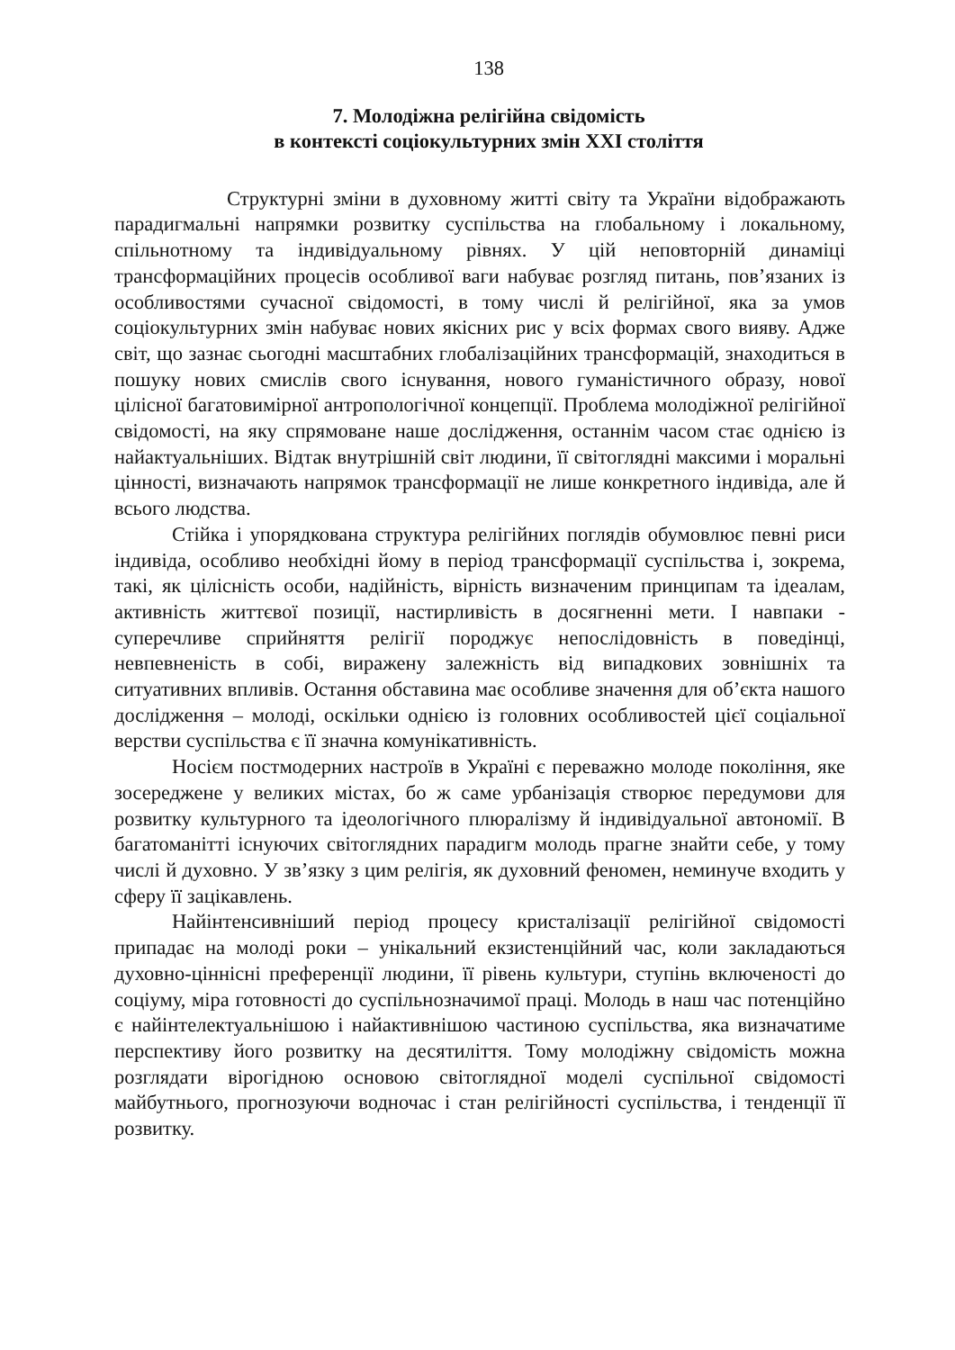138
7. Молодіжна релігійна свідомість
в контексті соціокультурних змін XXI століття
Структурні зміни в духовному житті світу та України відображають парадигмальні напрямки розвитку суспільства на глобальному і локальному, спільнотному та індивідуальному рівнях. У цій неповторній динаміці трансформаційних процесів особливої ваги набуває розгляд питань, пов’язаних із особливостями сучасної свідомості, в тому числі й релігійної, яка за умов соціокультурних змін набуває нових якісних рис у всіх формах свого вияву. Адже світ, що зазнає сьогодні масштабних глобалізаційних трансформацій, знаходиться в пошуку нових смислів свого існування, нового гуманістичного образу, нової цілісної багатовимірної антропологічної концепції. Проблема молодіжної релігійної свідомості, на яку спрямоване наше дослідження, останнім часом стає однією із найактуальніших. Відтак внутрішній світ людини, її світоглядні максими і моральні цінності, визначають напрямок трансформації не лише конкретного індивіда, але й всього людства.
Стійка і упорядкована структура релігійних поглядів обумовлює певні риси індивіда, особливо необхідні йому в період трансформації суспільства і, зокрема, такі, як цілісність особи, надійність, вірність визначеним принципам та ідеалам, активність життєвої позиції, настирливість в досягненні мети. І навпаки - суперечливе сприйняття релігії породжує непослідовність в поведінці, невпевненість в собі, виражену залежність від випадкових зовнішніх та ситуативних впливів. Остання обставина має особливе значення для об’єкта нашого дослідження – молоді, оскільки однією із головних особливостей цієї соціальної верстви суспільства є її значна комунікативність.
Носієм постмодерних настроїв в Україні є переважно молоде покоління, яке зосереджене у великих містах, бо ж саме урбанізація створює передумови для розвитку культурного та ідеологічного плюралізму й індивідуальної автономії. В багатоманітті існуючих світоглядних парадигм молодь прагне знайти себе, у тому числі й духовно. У зв’язку з цим релігія, як духовний феномен, неминуче входить у сферу її зацікавлень.
Найінтенсивніший період процесу кристалізації релігійної свідомості припадає на молоді роки – унікальний екзистенційний час, коли закладаються духовно-ціннісні преференції людини, її рівень культури, ступінь включеності до соціуму, міра готовності до суспільнозначимої праці. Молодь в наш час потенційно є найінтелектуальнішою і найактивнішою частиною суспільства, яка визначатиме перспективу його розвитку на десятиліття. Тому молодіжну свідомість можна розглядати вірогідною основою світоглядної моделі суспільної свідомості майбутнього, прогнозуючи водночас і стан релігійності суспільства, і тенденції її розвитку.